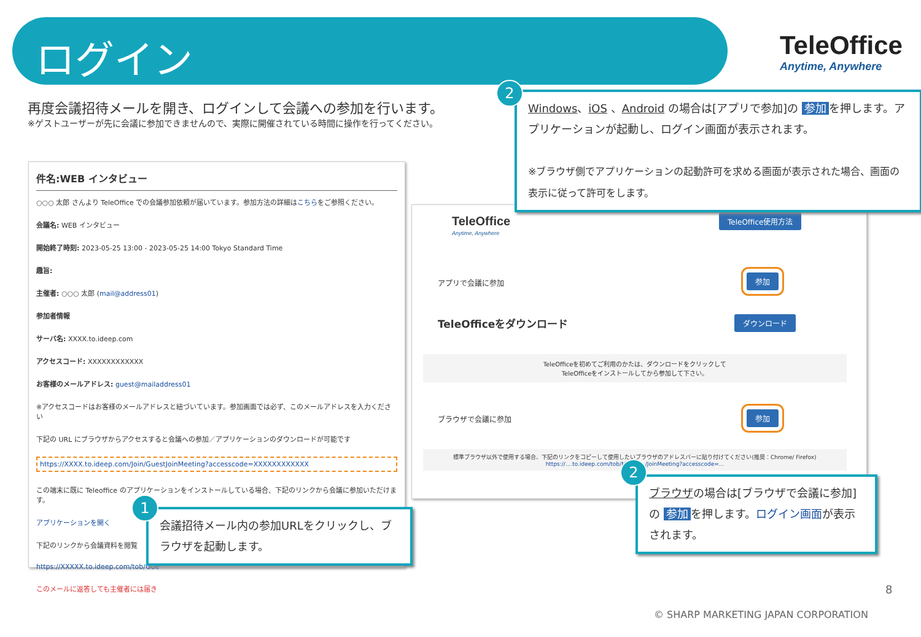ログイン
TeleOffice
Anytime, Anywhere
再度会議招待メールを開き、ログインして会議への参加を行います。
※ゲストユーザーが先に会議に参加できませんので、実際に開催されている時間に操作を行ってください。
件名:WEB インタビュー
○○○ 太郎 さんより TeleOffice での会議参加依頼が届いています。参加方法の詳細はこちらをご参照ください。
会議名: WEB インタビュー
開始終了時刻: 2023-05-25 13:00 - 2023-05-25 14:00 Tokyo Standard Time
趣旨:
主催者: ○○○ 太郎 (mail@address01)
参加者情報
サーバ名: XXXX.to.ideep.com
アクセスコード: XXXXXXXXXXXX
お客様のメールアドレス: guest@mailaddress01
※アクセスコードはお客様のメールアドレスと紐づいています。参加画面では必ず、このメールアドレスを入力ください
下記の URL にブラウザからアクセスすると会議への参加／アプリケーションのダウンロードが可能です
https://XXXX.to.ideep.com/Join/GuestJoinMeeting?accesscode=XXXXXXXXXXXX
この端末に既に Teleoffice のアプリケーションをインストールしている場合、下記のリンクから会議に参加いただけます。
アプリケーションを開く
下記のリンクから会議資料を閲覧
https://XXXXX.to.ideep.com/tob/Gue
このメールに返答しても主催者には届き
TeleOffice
Anytime, Anywhere
TeleOffice使用方法
アプリで会議に参加
参加
TeleOfficeをダウンロード ダウンロード
TeleOfficeを初めてご利用のかたは、ダウンロードをクリックして
TeleOfficeをインストールしてから参加して下さい。
ブラウザで会議に参加 参加
標準ブラウザ以外で使用する場合、下記のリンクをコピーして使用したいブラウザのアドレスバーに貼り付けてください(推奨：Chrome/ Firefox)
https://....to.ideep.com/tob/Manag.../JoinMeeting?accesscode=...
Windows、iOS 、Android の場合は[アプリで参加]の 参加 を押します。アプリケーションが起動し、ログイン画面が表示されます。
※ブラウザ側でアプリケーションの起動許可を求める画面が表示された場合、画面の表示に従って許可をします。
2
会議招待メール内の参加URLをクリックし、ブラウザを起動します。
1
ブラウザの場合は[ブラウザで会議に参加]の 参加 を押します。ログイン画面が表示されます。
2
8
© SHARP MARKETING JAPAN CORPORATION